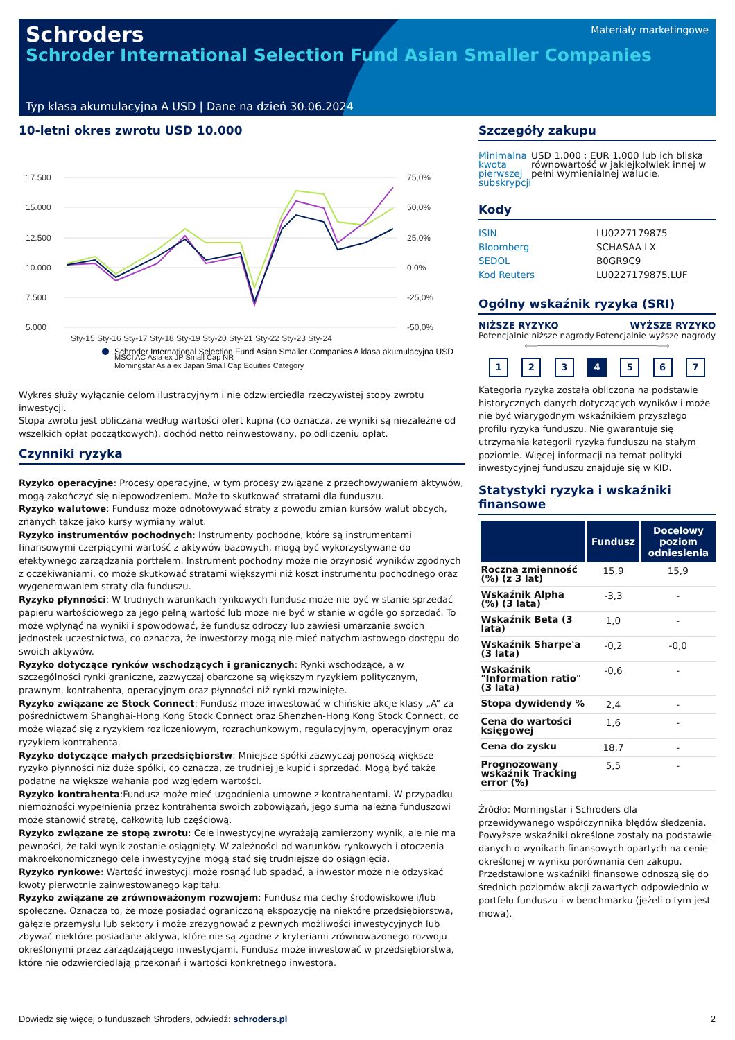Schroders
Schroder International Selection Fund Asian Smaller Companies
Materiały marketingowe
Typ klasa akumulacyjna A USD | Dane na dzień 30.06.2024
10-letni okres zwrotu USD 10.000
17.500
15.000
12.500
10.000
7.500
5.000
75,0%
50,0%
25,0%
0,0%
-25,0%
-50,0%
Sty-15 Sty-16 Sty-17 Sty-18 Sty-19 Sty-20 Sty-21 Sty-22 Sty-23 Sty-24
Schroder International Selection Fund Asian Smaller Companies A klasa akumulacyjna USD
MSCI AC Asia ex JP Small Cap NR
Morningstar Asia ex Japan Small Cap Equities Category
Wykres służy wyłącznie celom ilustracyjnym i nie odzwierciedla rzeczywistej stopy zwrotu inwestycji.
Stopa zwrotu jest obliczana według wartości ofert kupna (co oznacza, że wyniki są niezależne od wszelkich opłat początkowych), dochód netto reinwestowany, po odliczeniu opłat.
Czynniki ryzyka
Ryzyko operacyjne: Procesy operacyjne, w tym procesy związane z przechowywaniem aktywów, mogą zakończyć się niepowodzeniem. Może to skutkować stratami dla funduszu.
Ryzyko walutowe: Fundusz może odnotowywać straty z powodu zmian kursów walut obcych, znanych także jako kursy wymiany walut.
Ryzyko instrumentów pochodnych: Instrumenty pochodne, które są instrumentami finansowymi czerpiącymi wartość z aktywów bazowych, mogą być wykorzystywane do efektywnego zarządzania portfelem. Instrument pochodny może nie przynosić wyników zgodnych z oczekiwaniami, co może skutkować stratami większymi niż koszt instrumentu pochodnego oraz wygenerowaniem straty dla funduszu.
Ryzyko płynności: W trudnych warunkach rynkowych fundusz może nie być w stanie sprzedać papieru wartościowego za jego pełną wartość lub może nie być w stanie w ogóle go sprzedać. To może wpłynąć na wyniki i spowodować, że fundusz odroczy lub zawiesi umarzanie swoich jednostek uczestnictwa, co oznacza, że inwestorzy mogą nie mieć natychmiastowego dostępu do swoich aktywów.
Ryzyko dotyczące rynków wschodzących i granicznych: Rynki wschodzące, a w szczególności rynki graniczne, zazwyczaj obarczone są większym ryzykiem politycznym, prawnym, kontrahenta, operacyjnym oraz płynności niż rynki rozwinięte.
Ryzyko związane ze Stock Connect: Fundusz może inwestować w chińskie akcje klasy „A” za pośrednictwem Shanghai-Hong Kong Stock Connect oraz Shenzhen-Hong Kong Stock Connect, co może wiązać się z ryzykiem rozliczeniowym, rozrachunkowym, regulacyjnym, operacyjnym oraz ryzykiem kontrahenta.
Ryzyko dotyczące małych przedsiębiorstw: Mniejsze spółki zazwyczaj ponoszą większe ryzyko płynności niż duże spółki, co oznacza, że trudniej je kupić i sprzedać. Mogą być także podatne na większe wahania pod względem wartości.
Ryzyko kontrahenta:Fundusz może mieć uzgodnienia umowne z kontrahentami. W przypadku niemożności wypełnienia przez kontrahenta swoich zobowiązań, jego suma należna funduszowi może stanowić stratę, całkowitą lub częściową.
Ryzyko związane ze stopą zwrotu: Cele inwestycyjne wyrażają zamierzony wynik, ale nie ma pewności, że taki wynik zostanie osiągnięty. W zależności od warunków rynkowych i otoczenia makroekonomicznego cele inwestycyjne mogą stać się trudniejsze do osiągnięcia.
Ryzyko rynkowe: Wartość inwestycji może rosnąć lub spadać, a inwestor może nie odzyskać kwoty pierwotnie zainwestowanego kapitału.
Ryzyko związane ze zrównoważonym rozwojem: Fundusz ma cechy środowiskowe i/lub społeczne. Oznacza to, że może posiadać ograniczoną ekspozycję na niektóre przedsiębiorstwa, gałęzie przemysłu lub sektory i może zrezygnować z pewnych możliwości inwestycyjnych lub zbywać niektóre posiadane aktywa, które nie są zgodne z kryteriami zrównoważonego rozwoju określonymi przez zarządzającego inwestycjami. Fundusz może inwestować w przedsiębiorstwa, które nie odzwierciedlają przekonań i wartości konkretnego inwestora.
Szczegóły zakupu
Minimalna kwota pierwszej subskrypcji USD 1.000 ; EUR 1.000 lub ich bliska równowartość w jakiejkolwiek innej w pełni wymienialnej walucie.
Kody
ISIN
Bloomberg
SEDOL
Kod Reuters LU0227179875
SCHASAA LX
B0GR9C9
LU0227179875.LUF
Ogólny wskaźnik ryzyka (SRI)
NIŻSZE RYZYKO
Potencjalnie niższe nagrody
WYŻSZE RYZYKO
Potencjalnie wyższe nagrody
⟵──────────────────────⟶
1 2 3 4 5 6 7
Kategoria ryzyka została obliczona na podstawie historycznych danych dotyczących wyników i może nie być wiarygodnym wskaźnikiem przyszłego profilu ryzyka funduszu. Nie gwarantuje się utrzymania kategorii ryzyka funduszu na stałym poziomie. Więcej informacji na temat polityki inwestycyjnej funduszu znajduje się w KID.
Statystyki ryzyka i wskaźniki finansowe
| | Fundusz | Docelowy poziom odniesienia |
| --- | --- | --- |
| Roczna zmienność (%) (z 3 lat) | 15,9 | 15,9 |
| Wskaźnik Alpha (%) (3 lata) | -3,3 | - |
| Wskaźnik Beta (3 lata) | 1,0 | - |
| Wskaźnik Sharpe'a (3 lata) | -0,2 | -0,0 |
| Wskaźnik "Information ratio" (3 lata) | -0,6 | - |
| Stopa dywidendy % | 2,4 | - |
| Cena do wartości księgowej | 1,6 | - |
| Cena do zysku | 18,7 | - |
| Prognozowany wskaźnik Tracking error (%) | 5,5 | - |
Źródło: Morningstar i Schroders dla przewidywanego współczynnika błędów śledzenia. Powyższe wskaźniki określone zostały na podstawie danych o wynikach finansowych opartych na cenie określonej w wyniku porównania cen zakupu. Przedstawione wskaźniki finansowe odnoszą się do średnich poziomów akcji zawartych odpowiednio w portfelu funduszu i w benchmarku (jeżeli o tym jest mowa).
Dowiedz się więcej o funduszach Shroders, odwiedź: schroders.pl 2